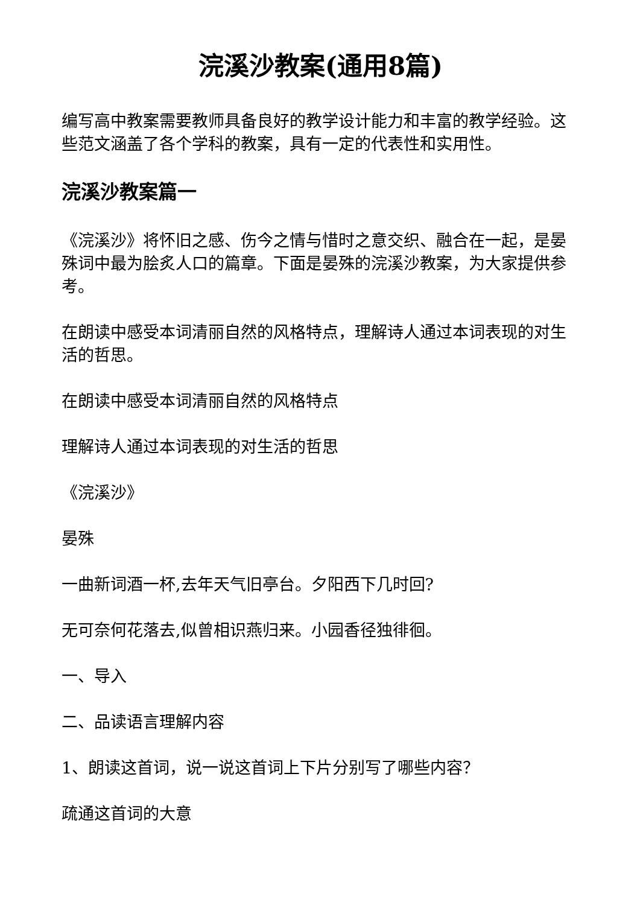浣溪沙教案(通用8篇)
编写高中教案需要教师具备良好的教学设计能力和丰富的教学经验。这些范文涵盖了各个学科的教案，具有一定的代表性和实用性。
浣溪沙教案篇一
《浣溪沙》将怀旧之感、伤今之情与惜时之意交织、融合在一起，是晏殊词中最为脍炙人口的篇章。下面是晏殊的浣溪沙教案，为大家提供参考。
在朗读中感受本词清丽自然的风格特点，理解诗人通过本词表现的对生活的哲思。
在朗读中感受本词清丽自然的风格特点
理解诗人通过本词表现的对生活的哲思
《浣溪沙》
晏殊
一曲新词酒一杯,去年天气旧亭台。夕阳西下几时回?
无可奈何花落去,似曾相识燕归来。小园香径独徘徊。
一、导入
二、品读语言理解内容
1、朗读这首词，说一说这首词上下片分别写了哪些内容？
疏通这首词的大意